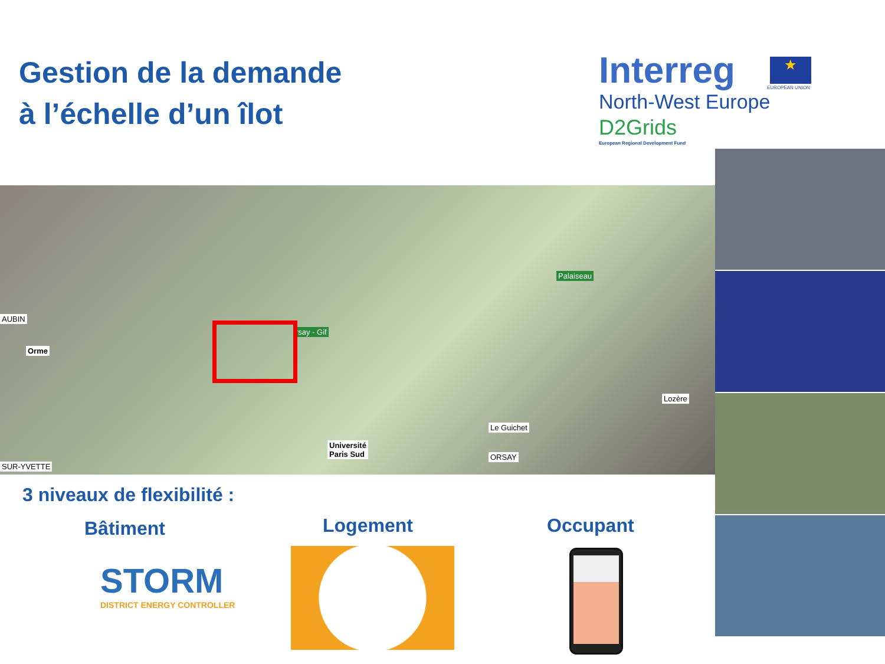Gestion de la demande
à l’échelle d’un îlot
Interreg
North-West Europe
D2Grids
European Regional Development Fund
★
EUROPEAN UNION
AUBIN
Orme
Palaiseau
rsay - Gif
Lozère
Le Guichet
Université
Paris Sud ORSAY
SUR-YVETTE
3 niveaux de flexibilité :
Bâtiment Logement Occupant
STORM
DISTRICT ENERGY CONTROLLER